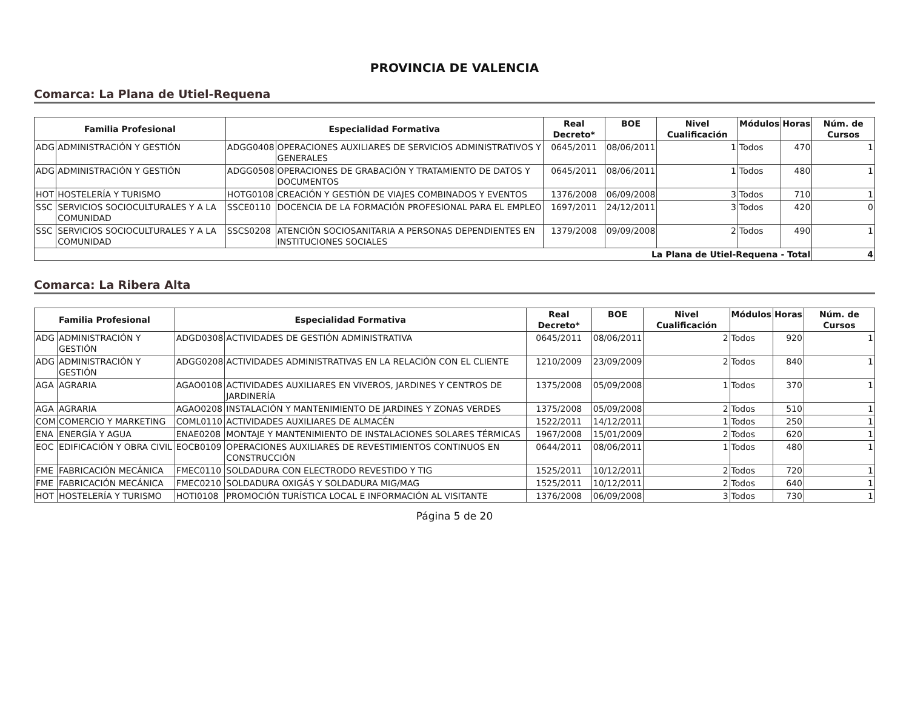PROVINCIA DE VALENCIA
Comarca: La Plana de Utiel-Requena
| Familia Profesional | | Especialidad Formativa | | Real Decreto* | BOE | Nivel Cualificación | Módulos | Horas | Núm. de Cursos |
| --- | --- | --- | --- | --- | --- | --- | --- | --- | --- |
| ADG | ADMINISTRACIÓN Y GESTIÓN | ADGG0408 | OPERACIONES AUXILIARES DE SERVICIOS ADMINISTRATIVOS Y GENERALES | 0645/2011 | 08/06/2011 | 1 | Todos | 470 | 1 |
| ADG | ADMINISTRACIÓN Y GESTIÓN | ADGG0508 | OPERACIONES DE GRABACIÓN Y TRATAMIENTO DE DATOS Y DOCUMENTOS | 0645/2011 | 08/06/2011 | 1 | Todos | 480 | 1 |
| HOT | HOSTELERÍA Y TURISMO | HOTG0108 | CREACIÓN Y GESTIÓN DE VIAJES COMBINADOS Y EVENTOS | 1376/2008 | 06/09/2008 | 3 | Todos | 710 | 1 |
| SSC | SERVICIOS SOCIOCULTURALES Y A LA COMUNIDAD | SSCE0110 | DOCENCIA DE LA FORMACIÓN PROFESIONAL PARA EL EMPLEO | 1697/2011 | 24/12/2011 | 3 | Todos | 420 | 0 |
| SSC | SERVICIOS SOCIOCULTURALES Y A LA COMUNIDAD | SSCS0208 | ATENCIÓN SOCIOSANITARIA A PERSONAS DEPENDIENTES EN INSTITUCIONES SOCIALES | 1379/2008 | 09/09/2008 | 2 | Todos | 490 | 1 |
| La Plana de Utiel-Requena - Total | | | | | | | | | 4 |
Comarca: La Ribera Alta
| Familia Profesional | | Especialidad Formativa | | Real Decreto* | BOE | Nivel Cualificación | Módulos | Horas | Núm. de Cursos |
| --- | --- | --- | --- | --- | --- | --- | --- | --- | --- |
| ADG | ADMINISTRACIÓN Y GESTIÓN | ADGD0308 | ACTIVIDADES DE GESTIÓN ADMINISTRATIVA | 0645/2011 | 08/06/2011 | 2 | Todos | 920 | 1 |
| ADG | ADMINISTRACIÓN Y GESTIÓN | ADGG0208 | ACTIVIDADES ADMINISTRATIVAS EN LA RELACIÓN CON EL CLIENTE | 1210/2009 | 23/09/2009 | 2 | Todos | 840 | 1 |
| AGA | AGRARIA | AGAO0108 | ACTIVIDADES AUXILIARES EN VIVEROS, JARDINES Y CENTROS DE JARDINERÍA | 1375/2008 | 05/09/2008 | 1 | Todos | 370 | 1 |
| AGA | AGRARIA | AGAO0208 | INSTALACIÓN Y MANTENIMIENTO DE JARDINES Y ZONAS VERDES | 1375/2008 | 05/09/2008 | 2 | Todos | 510 | 1 |
| COM | COMERCIO Y MARKETING | COML0110 | ACTIVIDADES AUXILIARES DE ALMACÉN | 1522/2011 | 14/12/2011 | 1 | Todos | 250 | 1 |
| ENA | ENERGÍA Y AGUA | ENAE0208 | MONTAJE Y MANTENIMIENTO DE INSTALACIONES SOLARES TÉRMICAS | 1967/2008 | 15/01/2009 | 2 | Todos | 620 | 1 |
| EOC | EDIFICACIÓN Y OBRA CIVIL | EOCB0109 | OPERACIONES AUXILIARES DE REVESTIMIENTOS CONTINUOS EN CONSTRUCCIÓN | 0644/2011 | 08/06/2011 | 1 | Todos | 480 | 1 |
| FME | FABRICACIÓN MECÁNICA | FMEC0110 | SOLDADURA CON ELECTRODO REVESTIDO Y TIG | 1525/2011 | 10/12/2011 | 2 | Todos | 720 | 1 |
| FME | FABRICACIÓN MECÁNICA | FMEC0210 | SOLDADURA OXIGÁS Y SOLDADURA MIG/MAG | 1525/2011 | 10/12/2011 | 2 | Todos | 640 | 1 |
| HOT | HOSTELERÍA Y TURISMO | HOTI0108 | PROMOCIÓN TURÍSTICA LOCAL E INFORMACIÓN AL VISITANTE | 1376/2008 | 06/09/2008 | 3 | Todos | 730 | 1 |
Página 5 de 20